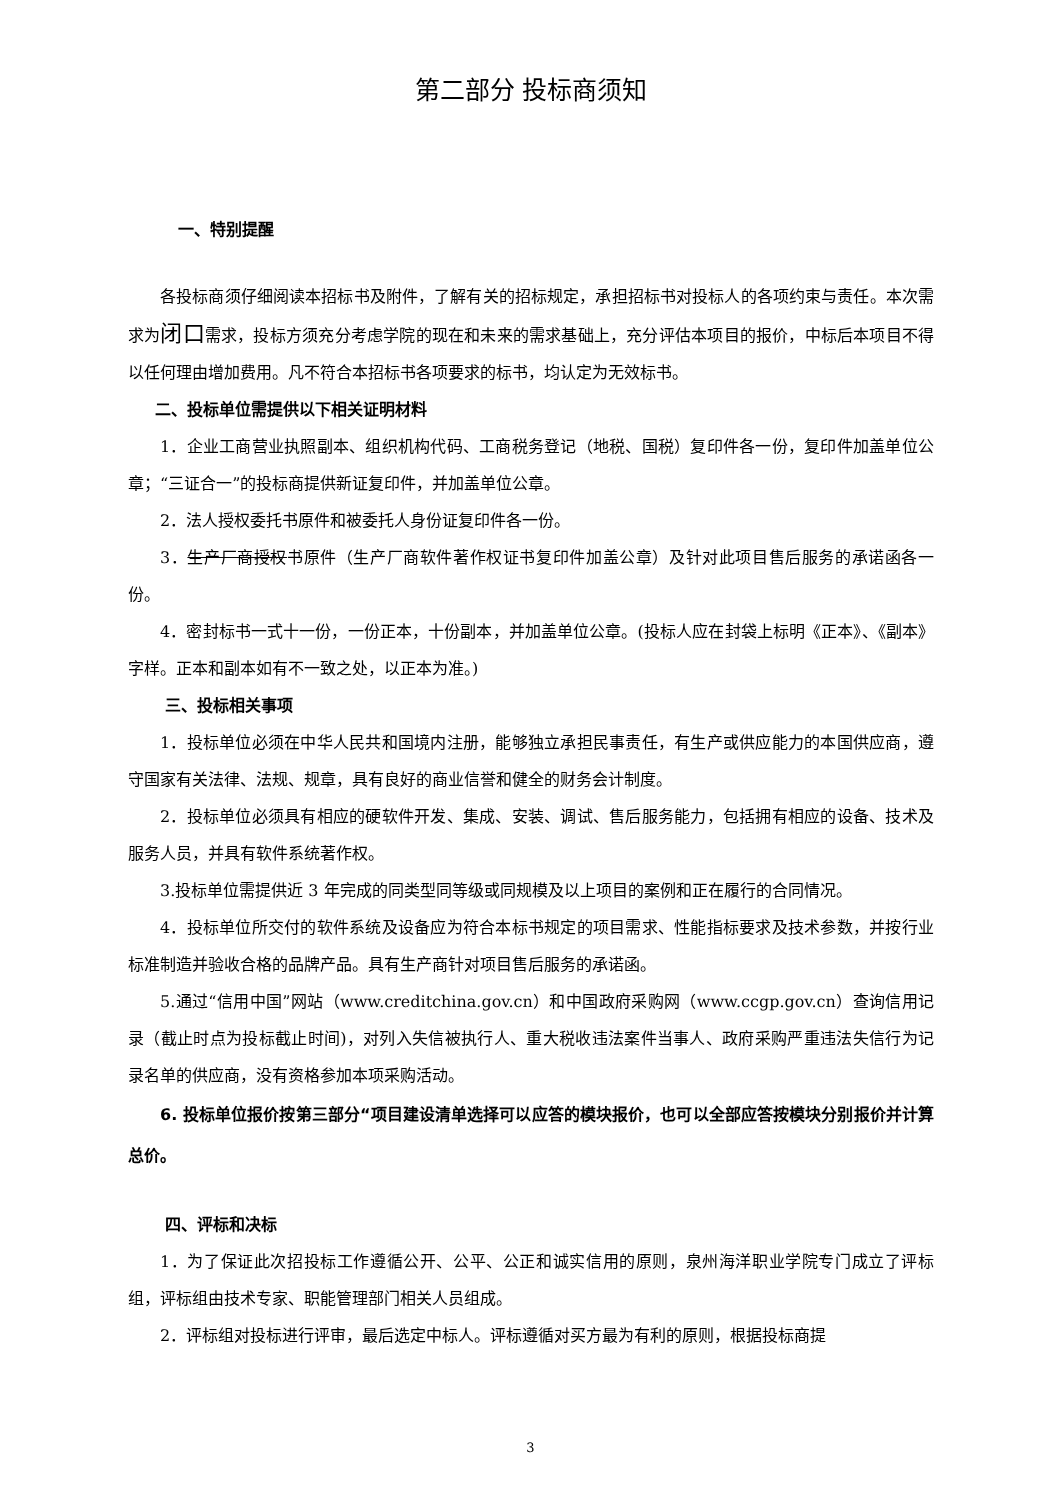第二部分 投标商须知
一、特别提醒
各投标商须仔细阅读本招标书及附件，了解有关的招标规定，承担招标书对投标人的各项约束与责任。本次需求为闭口需求，投标方须充分考虑学院的现在和未来的需求基础上，充分评估本项目的报价，中标后本项目不得以任何理由增加费用。凡不符合本招标书各项要求的标书，均认定为无效标书。
二、投标单位需提供以下相关证明材料
1．企业工商营业执照副本、组织机构代码、工商税务登记（地税、国税）复印件各一份，复印件加盖单位公章；“三证合一”的投标商提供新证复印件，并加盖单位公章。
2．法人授权委托书原件和被委托人身份证复印件各一份。
3．生产厂商授权书原件（生产厂商软件著作权证书复印件加盖公章）及针对此项目售后服务的承诺函各一份。
4．密封标书一式十一份，一份正本，十份副本，并加盖单位公章。(投标人应在封袋上标明《正本》、《副本》字样。正本和副本如有不一致之处，以正本为准。)
三、投标相关事项
1．投标单位必须在中华人民共和国境内注册，能够独立承担民事责任，有生产或供应能力的本国供应商，遵守国家有关法律、法规、规章，具有良好的商业信誉和健全的财务会计制度。
2．投标单位必须具有相应的硬软件开发、集成、安装、调试、售后服务能力，包括拥有相应的设备、技术及服务人员，并具有软件系统著作权。
3.投标单位需提供近 3 年完成的同类型同等级或同规模及以上项目的案例和正在履行的合同情况。
4．投标单位所交付的软件系统及设备应为符合本标书规定的项目需求、性能指标要求及技术参数，并按行业标准制造并验收合格的品牌产品。具有生产商针对项目售后服务的承诺函。
5.通过“信用中国”网站（www.creditchina.gov.cn）和中国政府采购网（www.ccgp.gov.cn）查询信用记录（截止时点为投标截止时间)，对列入失信被执行人、重大税收违法案件当事人、政府采购严重违法失信行为记录名单的供应商，没有资格参加本项采购活动。
6. 投标单位报价按第三部分“项目建设清单选择可以应答的模块报价，也可以全部应答按模块分别报价并计算总价。
四、评标和决标
1．为了保证此次招投标工作遵循公开、公平、公正和诚实信用的原则，泉州海洋职业学院专门成立了评标组，评标组由技术专家、职能管理部门相关人员组成。
2．评标组对投标进行评审，最后选定中标人。评标遵循对买方最为有利的原则，根据投标商提
3